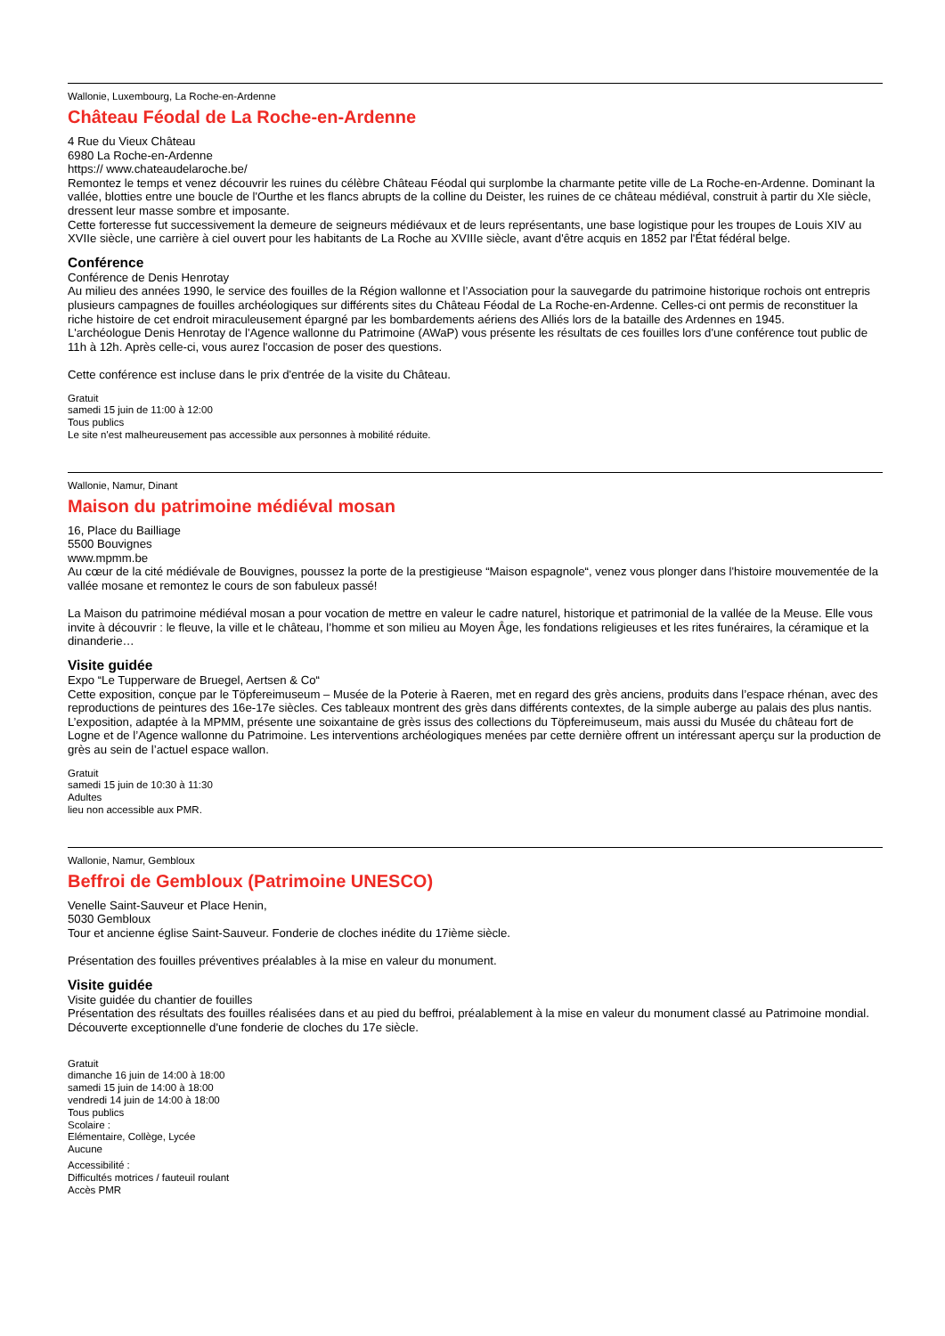Wallonie, Luxembourg, La Roche-en-Ardenne
Château Féodal de La Roche-en-Ardenne
4 Rue du Vieux Château
6980 La Roche-en-Ardenne
https:// www.chateaudelaroche.be/
Remontez le temps et venez découvrir les ruines du célèbre Château Féodal qui surplombe la charmante petite ville de La Roche-en-Ardenne. Dominant la vallée, blotties entre une boucle de l'Ourthe et les flancs abrupts de la colline du Deister, les ruines de ce château médiéval, construit à partir du XIe siècle, dressent leur masse sombre et imposante.
Cette forteresse fut successivement la demeure de seigneurs médiévaux et de leurs représentants, une base logistique pour les troupes de Louis XIV au XVIIe siècle, une carrière à ciel ouvert pour les habitants de La Roche au XVIIIe siècle, avant d'être acquis en 1852 par l'État fédéral belge.
Conférence
Conférence de Denis Henrotay
Au milieu des années 1990, le service des fouilles de la Région wallonne et l’Association pour la sauvegarde du patrimoine historique rochois ont entrepris plusieurs campagnes de fouilles archéologiques sur différents sites du Château Féodal de La Roche-en-Ardenne. Celles-ci ont permis de reconstituer la riche histoire de cet endroit miraculeusement épargné par les bombardements aériens des Alliés lors de la bataille des Ardennes en 1945.
L'archéologue Denis Henrotay de l'Agence wallonne du Patrimoine (AWaP) vous présente les résultats de ces fouilles lors d'une conférence tout public de 11h à 12h. Après celle-ci, vous aurez l'occasion de poser des questions.
Cette conférence est incluse dans le prix d'entrée de la visite du Château.
Gratuit
samedi 15 juin de 11:00 à 12:00
Tous publics
Le site n'est malheureusement pas accessible aux personnes à mobilité réduite.
Wallonie, Namur, Dinant
Maison du patrimoine médiéval mosan
16, Place du Bailliage
5500 Bouvignes
www.mpmm.be
Au cœur de la cité médiévale de Bouvignes, poussez la porte de la prestigieuse “Maison espagnole“, venez vous plonger dans l'histoire mouvementée de la vallée mosane et remontez le cours de son fabuleux passé!
La Maison du patrimoine médiéval mosan a pour vocation de mettre en valeur le cadre naturel, historique et patrimonial de la vallée de la Meuse. Elle vous invite à découvrir : le fleuve, la ville et le château, l’homme et son milieu au Moyen Âge, les fondations religieuses et les rites funéraires, la céramique et la dinanderie…
Visite guidée
Expo “Le Tupperware de Bruegel, Aertsen & Co“
Cette exposition, conçue par le Töpfereimuseum – Musée de la Poterie à Raeren, met en regard des grès anciens, produits dans l’espace rhénan, avec des reproductions de peintures des 16e-17e siècles. Ces tableaux montrent des grès dans différents contextes, de la simple auberge au palais des plus nantis. L’exposition, adaptée à la MPMM, présente une soixantaine de grès issus des collections du Töpfereimuseum, mais aussi du Musée du château fort de Logne et de l’Agence wallonne du Patrimoine. Les interventions archéologiques menées par cette dernière offrent un intéressant aperçu sur la production de grès au sein de l’actuel espace wallon.
Gratuit
samedi 15 juin de 10:30 à 11:30
Adultes
lieu non accessible aux PMR.
Wallonie, Namur, Gembloux
Beffroi de Gembloux (Patrimoine UNESCO)
Venelle Saint-Sauveur et Place Henin,
5030 Gembloux
Tour et ancienne église Saint-Sauveur. Fonderie de cloches inédite du 17ième siècle.
Présentation des fouilles préventives préalables à la mise en valeur du monument.
Visite guidée
Visite guidée du chantier de fouilles
Présentation des résultats des fouilles réalisées dans et au pied du beffroi, préalablement à la mise en valeur du monument classé au Patrimoine mondial. Découverte exceptionnelle d'une fonderie de cloches du 17e siècle.
Gratuit
dimanche 16 juin de 14:00 à 18:00
samedi 15 juin de 14:00 à 18:00
vendredi 14 juin de 14:00 à 18:00
Tous publics
Scolaire :
Elémentaire, Collège, Lycée
Aucune
Accessibilité :
Difficultés motrices / fauteuil roulant
Accès PMR